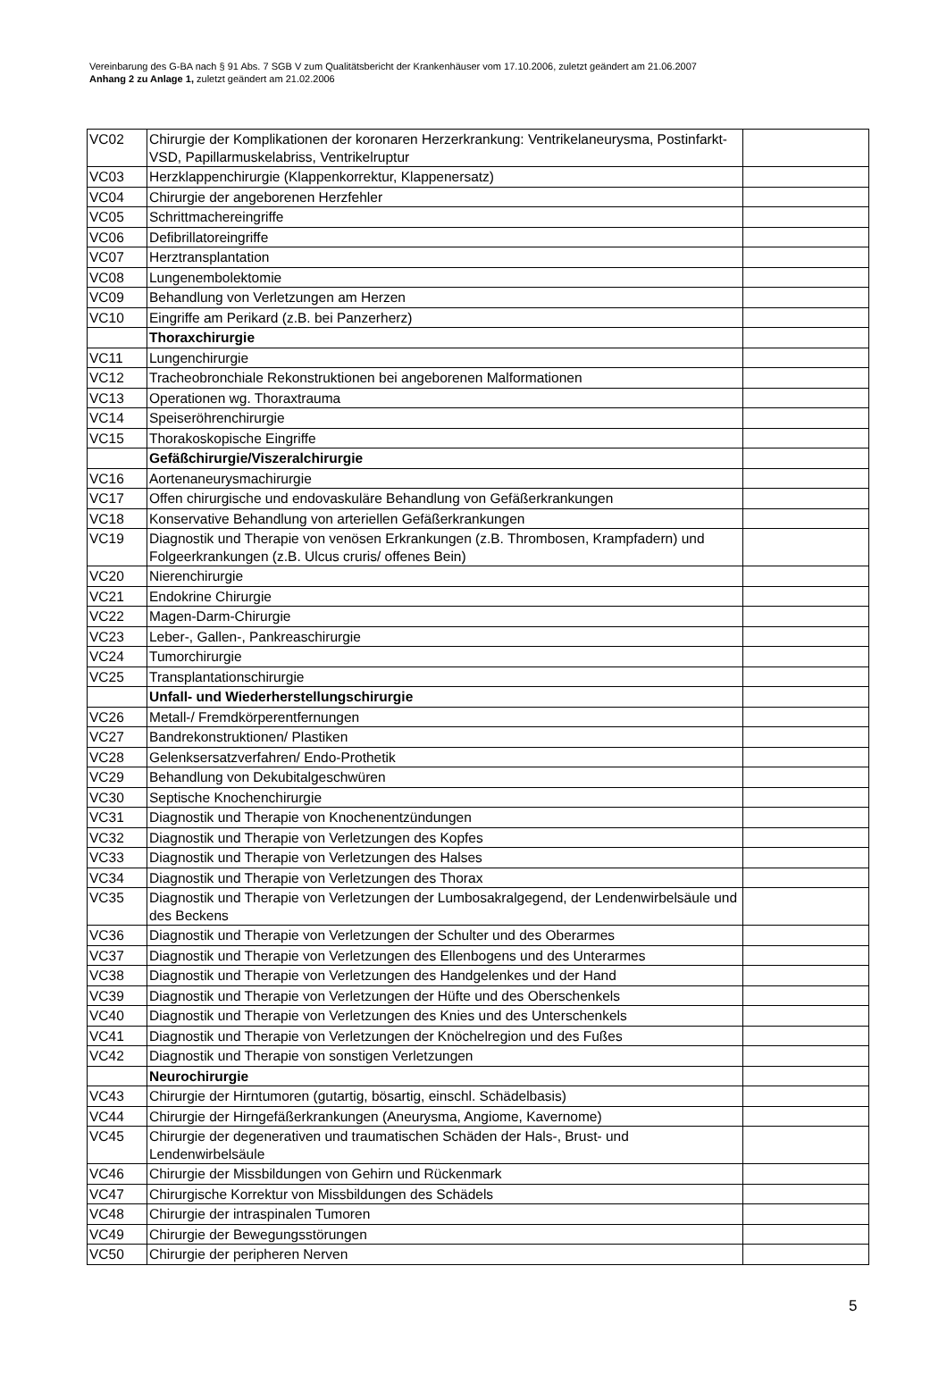Vereinbarung des G-BA nach § 91 Abs. 7 SGB V zum Qualitätsbericht der Krankenhäuser vom 17.10.2006, zuletzt geändert am 21.06.2007
Anhang 2 zu Anlage 1, zuletzt geändert am 21.02.2006
| VC02 | Chirurgie der Komplikationen der koronaren Herzerkrankung: Ventrikelaneurysma, Postinfarkt-VSD, Papillarmuskelabriss, Ventrikelruptur | |
| VC03 | Herzklappenchirurgie (Klappenkorrektur, Klappenersatz) | |
| VC04 | Chirurgie der angeborenen Herzfehler | |
| VC05 | Schrittmachereingriffe | |
| VC06 | Defibrillatoreingriffe | |
| VC07 | Herztransplantation | |
| VC08 | Lungenembolektomie | |
| VC09 | Behandlung von Verletzungen am Herzen | |
| VC10 | Eingriffe am Perikard (z.B. bei Panzerherz) | |
| | Thoraxchirurgie | |
| VC11 | Lungenchirurgie | |
| VC12 | Tracheobronchiale Rekonstruktionen bei angeborenen Malformationen | |
| VC13 | Operationen wg. Thoraxtrauma | |
| VC14 | Speiseröhrenchirurgie | |
| VC15 | Thorakoskopische Eingriffe | |
| | Gefäßchirurgie/Viszeralchirurgie | |
| VC16 | Aortenaneurysmachirurgie | |
| VC17 | Offen chirurgische und endovaskuläre Behandlung von Gefäßerkrankungen | |
| VC18 | Konservative Behandlung von arteriellen Gefäßerkrankungen | |
| VC19 | Diagnostik und Therapie von venösen Erkrankungen (z.B. Thrombosen, Krampfadern) und Folgeerkrankungen (z.B. Ulcus cruris/ offenes Bein) | |
| VC20 | Nierenchirurgie | |
| VC21 | Endokrine Chirurgie | |
| VC22 | Magen-Darm-Chirurgie | |
| VC23 | Leber-, Gallen-, Pankreaschirurgie | |
| VC24 | Tumorchirurgie | |
| VC25 | Transplantationschirurgie | |
| | Unfall- und Wiederherstellungschirurgie | |
| VC26 | Metall-/ Fremdkörperentfernungen | |
| VC27 | Bandrekonstruktionen/ Plastiken | |
| VC28 | Gelenksersatzverfahren/ Endo-Prothetik | |
| VC29 | Behandlung von Dekubitalgeschwüren | |
| VC30 | Septische Knochenchirurgie | |
| VC31 | Diagnostik und Therapie von Knochenentzündungen | |
| VC32 | Diagnostik und Therapie von Verletzungen des Kopfes | |
| VC33 | Diagnostik und Therapie von Verletzungen des Halses | |
| VC34 | Diagnostik und Therapie von Verletzungen des Thorax | |
| VC35 | Diagnostik und Therapie von Verletzungen der Lumbosakralgegend, der Lendenwirbelsäule und des Beckens | |
| VC36 | Diagnostik und Therapie von Verletzungen der Schulter und des Oberarmes | |
| VC37 | Diagnostik und Therapie von Verletzungen des Ellenbogens und des Unterarmes | |
| VC38 | Diagnostik und Therapie von Verletzungen des Handgelenkes und der Hand | |
| VC39 | Diagnostik und Therapie von Verletzungen der Hüfte und des Oberschenkels | |
| VC40 | Diagnostik und Therapie von Verletzungen des Knies und des Unterschenkels | |
| VC41 | Diagnostik und Therapie von Verletzungen der Knöchelregion und des Fußes | |
| VC42 | Diagnostik und Therapie von sonstigen Verletzungen | |
| | Neurochirurgie | |
| VC43 | Chirurgie der Hirntumoren (gutartig, bösartig, einschl. Schädelbasis) | |
| VC44 | Chirurgie der Hirngefäßerkrankungen (Aneurysma, Angiome, Kavernome) | |
| VC45 | Chirurgie der degenerativen und traumatischen Schäden der Hals-, Brust- und Lendenwirbelsäule | |
| VC46 | Chirurgie der Missbildungen von Gehirn und Rückenmark | |
| VC47 | Chirurgische Korrektur von Missbildungen des Schädels | |
| VC48 | Chirurgie der intraspinalen Tumoren | |
| VC49 | Chirurgie der Bewegungsstörungen | |
| VC50 | Chirurgie der peripheren Nerven | |
5